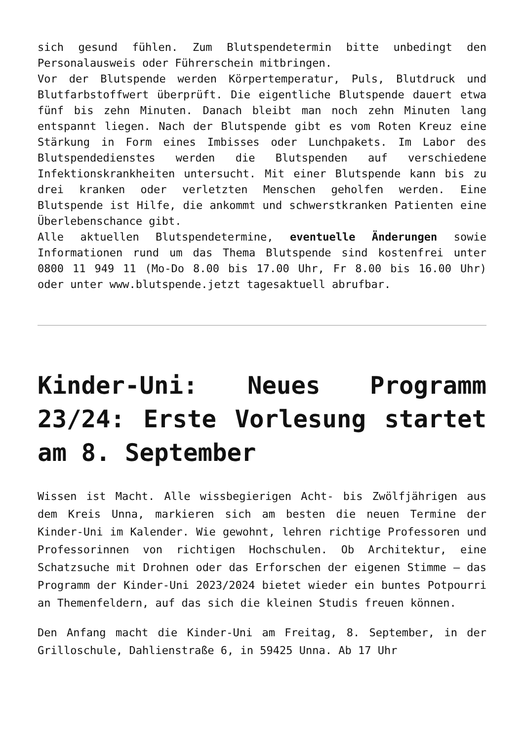sich gesund fühlen. Zum Blutspendetermin bitte unbedingt den Personalausweis oder Führerschein mitbringen.
Vor der Blutspende werden Körpertemperatur, Puls, Blutdruck und Blutfarbstoffwert überprüft. Die eigentliche Blutspende dauert etwa fünf bis zehn Minuten. Danach bleibt man noch zehn Minuten lang entspannt liegen. Nach der Blutspende gibt es vom Roten Kreuz eine Stärkung in Form eines Imbisses oder Lunchpakets. Im Labor des Blutspendedienstes werden die Blutspenden auf verschiedene Infektionskrankheiten untersucht. Mit einer Blutspende kann bis zu drei kranken oder verletzten Menschen geholfen werden. Eine Blutspende ist Hilfe, die ankommt und schwerstkranken Patienten eine Überlebenschance gibt.
Alle aktuellen Blutspendetermine, eventuelle Änderungen sowie Informationen rund um das Thema Blutspende sind kostenfrei unter 0800 11 949 11 (Mo-Do 8.00 bis 17.00 Uhr, Fr 8.00 bis 16.00 Uhr) oder unter www.blutspende.jetzt tagesaktuell abrufbar.
Kinder-Uni: Neues Programm 23/24: Erste Vorlesung startet am 8. September
Wissen ist Macht. Alle wissbegierigen Acht- bis Zwölfjährigen aus dem Kreis Unna, markieren sich am besten die neuen Termine der Kinder-Uni im Kalender. Wie gewohnt, lehren richtige Professoren und Professorinnen von richtigen Hochschulen. Ob Architektur, eine Schatzsuche mit Drohnen oder das Erforschen der eigenen Stimme – das Programm der Kinder-Uni 2023/2024 bietet wieder ein buntes Potpourri an Themenfeldern, auf das sich die kleinen Studis freuen können.
Den Anfang macht die Kinder-Uni am Freitag, 8. September, in der Grilloschule, Dahlienstraße 6, in 59425 Unna. Ab 17 Uhr